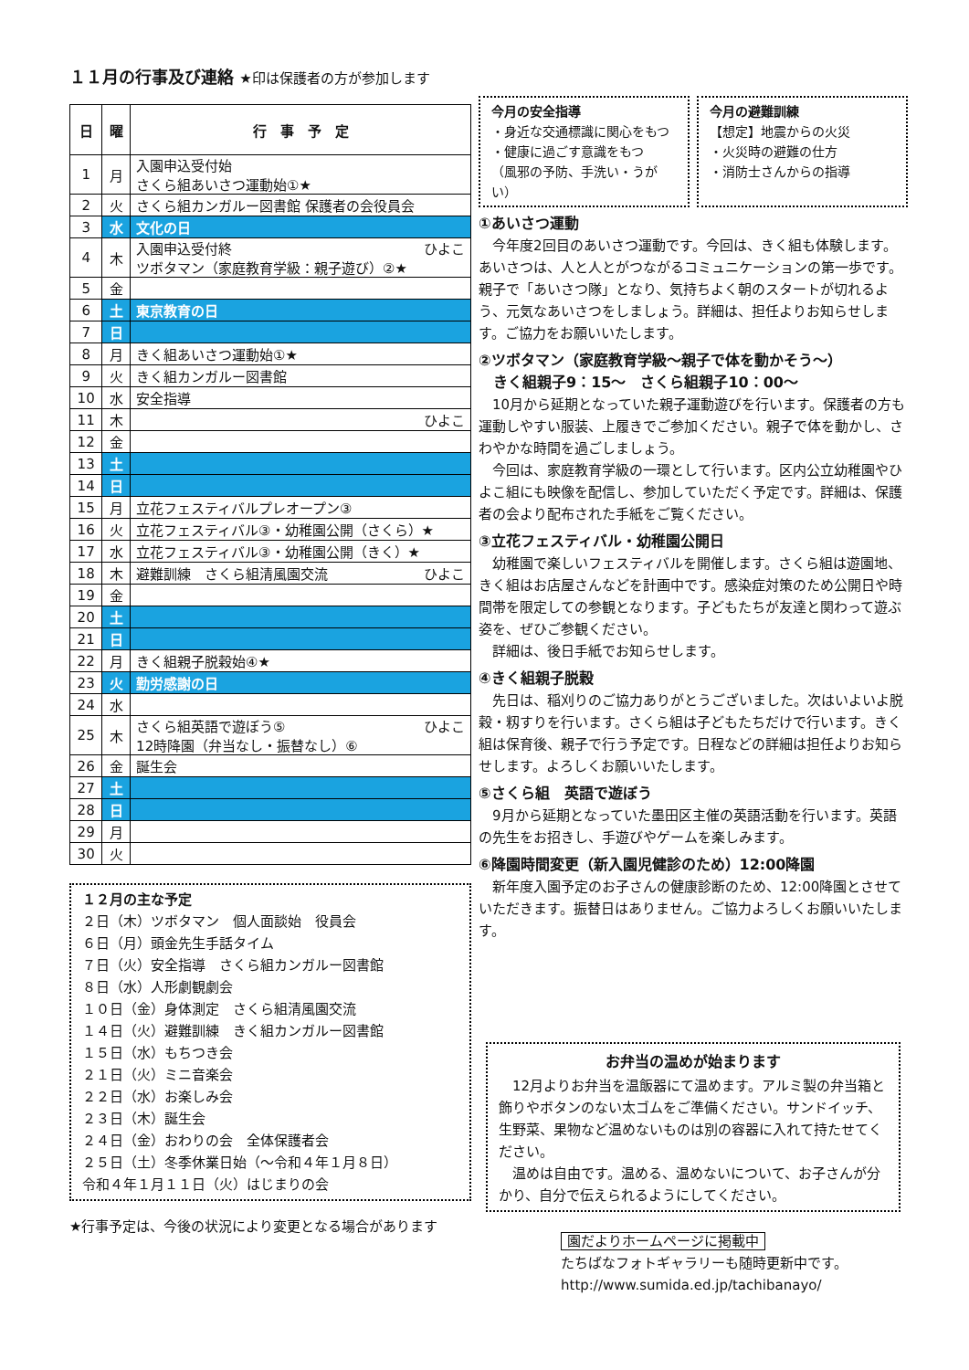１１月の行事及び連絡 ★印は保護者の方が参加します
| 日 | 曜 | 行 事 予 定 |
| --- | --- | --- |
| 1 | 月 | 入園申込受付始 さくら組あいさつ運動始①★ |
| 2 | 火 | さくら組カンガルー図書館 保護者の会役員会 |
| 3 | 水 | 文化の日 |
| 4 | 木 | 入園申込受付終 ひよこ ツボタマン（家庭教育学級：親子遊び）②★ |
| 5 | 金 | |
| 6 | 土 | 東京教育の日 |
| 7 | 日 | |
| 8 | 月 | きく組あいさつ運動始①★ |
| 9 | 火 | きく組カンガルー図書館 |
| 10 | 水 | 安全指導 |
| 11 | 木 | ひよこ |
| 12 | 金 | |
| 13 | 土 | |
| 14 | 日 | |
| 15 | 月 | 立花フェスティバルプレオープン③ |
| 16 | 火 | 立花フェスティバル③・幼稚園公開（さくら）★ |
| 17 | 水 | 立花フェスティバル③・幼稚園公開（きく）★ |
| 18 | 木 | 避難訓練 さくら組清風園交流 ひよこ |
| 19 | 金 | |
| 20 | 土 | |
| 21 | 日 | |
| 22 | 月 | きく組親子脱穀始④★ |
| 23 | 火 | 勤労感謝の日 |
| 24 | 水 | |
| 25 | 木 | さくら組英語で遊ぼう⑤ ひよこ 12時降園（弁当なし・振替なし）⑥ |
| 26 | 金 | 誕生会 |
| 27 | 土 | |
| 28 | 日 | |
| 29 | 月 | |
| 30 | 火 | |
１２月の主な予定
２日（木）ツボタマン　個人面談始　役員会
６日（月）頭金先生手話タイム
７日（火）安全指導　さくら組カンガルー図書館
８日（水）人形劇観劇会
１０日（金）身体測定　さくら組清風園交流
１４日（火）避難訓練　きく組カンガルー図書館
１５日（水）もちつき会
２１日（火）ミニ音楽会
２２日（水）お楽しみ会
２３日（木）誕生会
２４日（金）おわりの会　全体保護者会
２５日（土）冬季休業日始（～令和４年１月８日）
令和４年１月１１日（火）はじまりの会
★行事予定は、今後の状況により変更となる場合があります
今月の安全指導
・身近な交通標識に関心をもつ
・健康に過ごす意識をもつ
（風邪の予防、手洗い・うがい）
今月の避難訓練
【想定】地震からの火災
・火災時の避難の仕方
・消防士さんからの指導
①あいさつ運動
今年度2回目のあいさつ運動です。今回は、きく組も体験します。あいさつは、人と人とがつながるコミュニケーションの第一歩です。親子で「あいさつ隊」となり、気持ちよく朝のスタートが切れるよう、元気なあいさつをしましょう。詳細は、担任よりお知らせします。ご協力をお願いいたします。
②ツボタマン（家庭教育学級～親子で体を動かそう～）
　きく組親子9：15～　さくら組親子10：00～
10月から延期となっていた親子運動遊びを行います。保護者の方も運動しやすい服装、上履きでご参加ください。親子で体を動かし、さわやかな時間を過ごしましょう。
今回は、家庭教育学級の一環として行います。区内公立幼稚園やひよこ組にも映像を配信し、参加していただく予定です。詳細は、保護者の会より配布された手紙をご覧ください。
③立花フェスティバル・幼稚園公開日
幼稚園で楽しいフェスティバルを開催します。さくら組は遊園地、きく組はお店屋さんなどを計画中です。感染症対策のため公開日や時間帯を限定しての参観となります。子どもたちが友達と関わって遊ぶ姿を、ぜひご参観ください。
詳細は、後日手紙でお知らせします。
④きく組親子脱穀
先日は、稲刈りのご協力ありがとうございました。次はいよいよ脱穀・籾すりを行います。さくら組は子どもたちだけで行います。きく組は保育後、親子で行う予定です。日程などの詳細は担任よりお知らせします。よろしくお願いいたします。
⑤さくら組　英語で遊ぼう
9月から延期となっていた墨田区主催の英語活動を行います。英語の先生をお招きし、手遊びやゲームを楽しみます。
⑥降園時間変更（新入園児健診のため）12:00降園
新年度入園予定のお子さんの健康診断のため、12:00降園とさせていただきます。振替日はありません。ご協力よろしくお願いいたします。
お弁当の温めが始まります
12月よりお弁当を温飯器にて温めます。アルミ製の弁当箱と飾りやボタンのない太ゴムをご準備ください。サンドイッチ、生野菜、果物など温めないものは別の容器に入れて持たせてください。
温めは自由です。温める、温めないについて、お子さんが分かり、自分で伝えられるようにしてください。
園だよりホームページに掲載中
たちばなフォトギャラリーも随時更新中です。
http://www.sumida.ed.jp/tachibanayo/